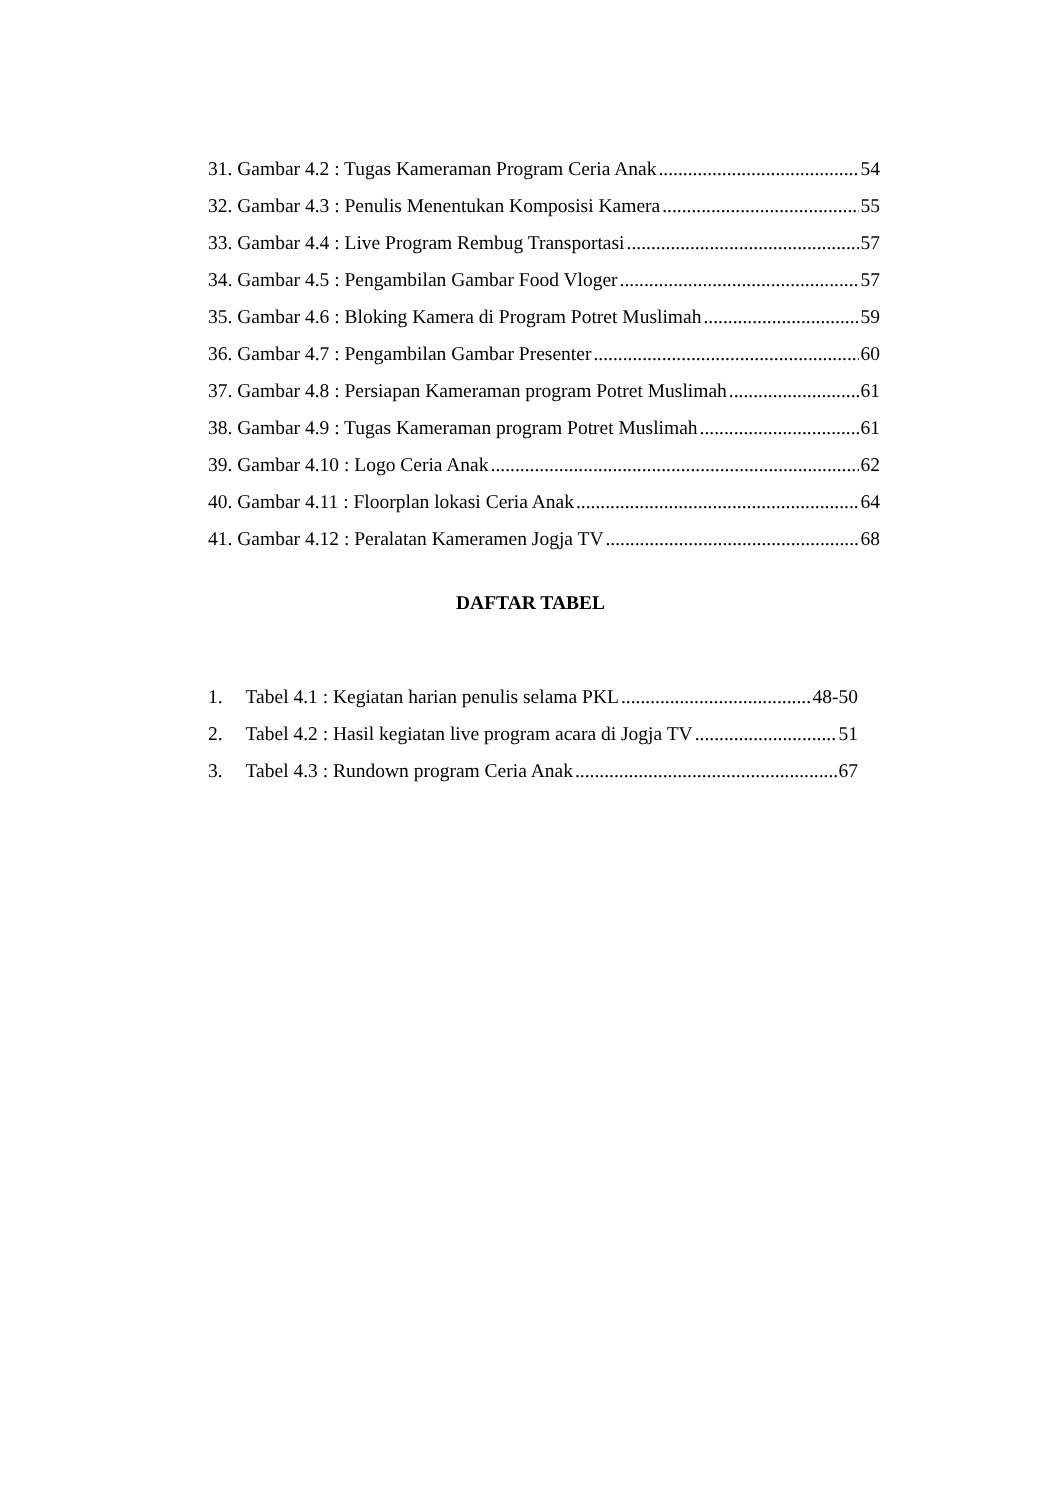31. Gambar 4.2 : Tugas Kameraman Program Ceria Anak 54
32. Gambar 4.3 : Penulis Menentukan Komposisi Kamera 55
33. Gambar 4.4 : Live Program Rembug Transportasi 57
34. Gambar 4.5 : Pengambilan Gambar Food Vloger 57
35. Gambar 4.6 : Bloking Kamera di Program Potret Muslimah 59
36. Gambar 4.7 : Pengambilan Gambar Presenter 60
37. Gambar 4.8 : Persiapan Kameraman program Potret Muslimah 61
38. Gambar 4.9 : Tugas Kameraman program Potret Muslimah 61
39. Gambar 4.10 : Logo Ceria Anak 62
40. Gambar 4.11 : Floorplan lokasi Ceria Anak 64
41. Gambar 4.12 : Peralatan Kameramen Jogja TV 68
DAFTAR TABEL
1. Tabel 4.1 : Kegiatan harian penulis selama PKL 48-50
2. Tabel 4.2 : Hasil kegiatan live program acara di Jogja TV 51
3. Tabel 4.3 : Rundown program Ceria Anak 67